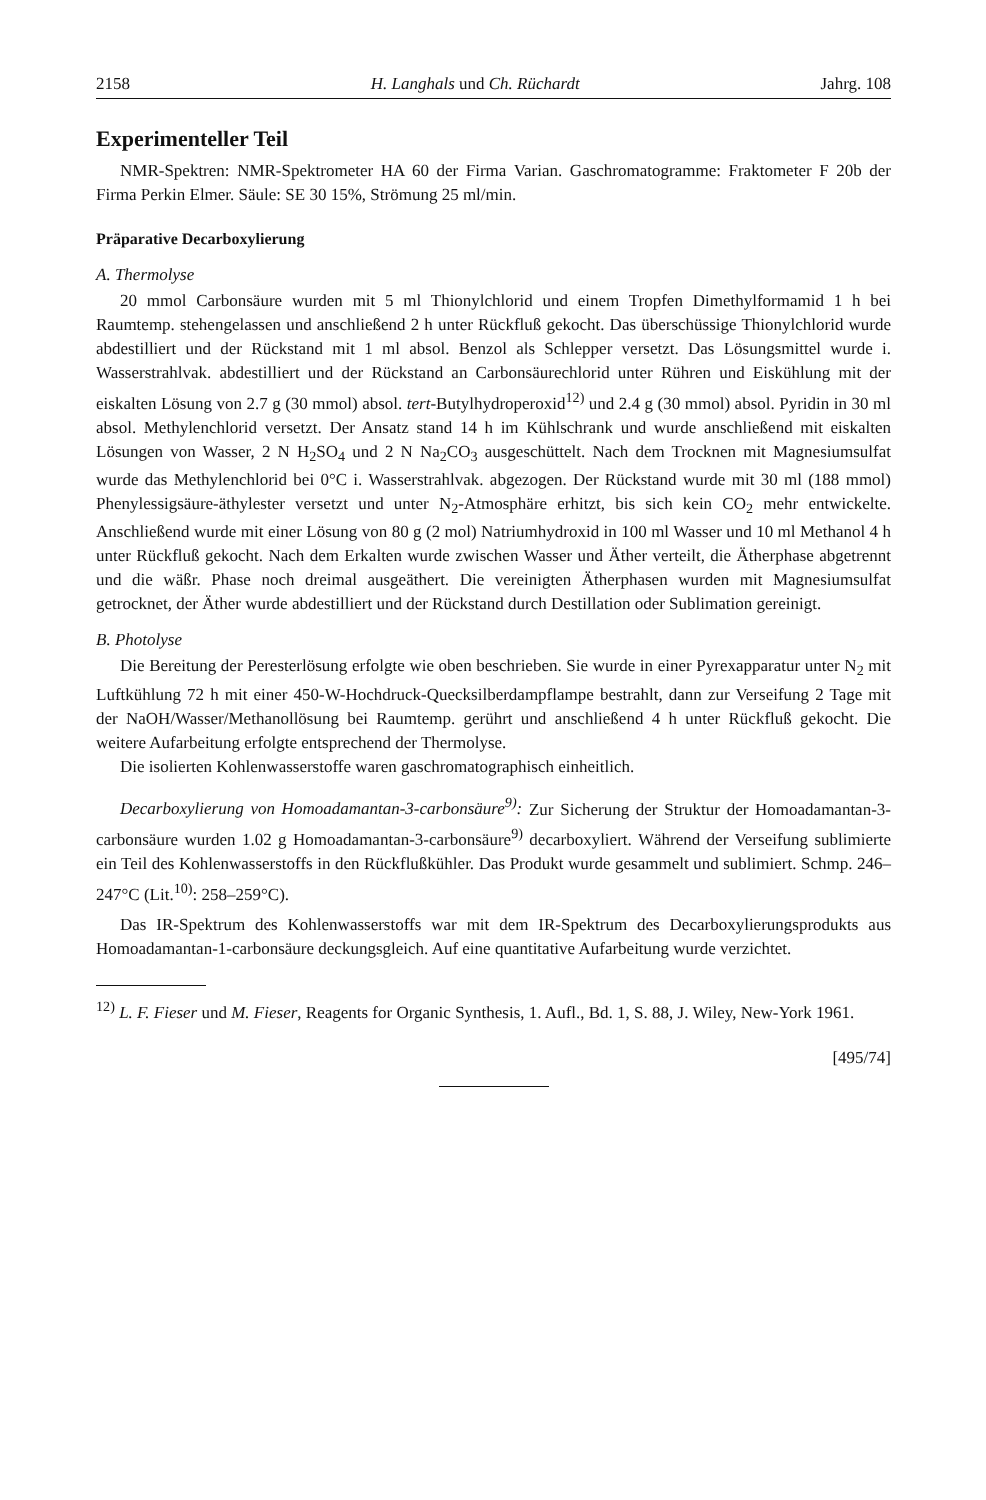2158 H. Langhals und Ch. Rüchardt Jahrg. 108
Experimenteller Teil
NMR-Spektren: NMR-Spektrometer HA 60 der Firma Varian. Gaschromatogramme: Fraktometer F 20b der Firma Perkin Elmer. Säule: SE 30 15%, Strömung 25 ml/min.
Präparative Decarboxylierung
A. Thermolyse
20 mmol Carbonsäure wurden mit 5 ml Thionylchlorid und einem Tropfen Dimethylformamid 1 h bei Raumtemp. stehengelassen und anschließend 2 h unter Rückfluß gekocht. Das überschüssige Thionylchlorid wurde abdestilliert und der Rückstand mit 1 ml absol. Benzol als Schlepper versetzt. Das Lösungsmittel wurde i. Wasserstrahlvak. abdestilliert und der Rückstand an Carbonsäurechlorid unter Rühren und Eiskühlung mit der eiskalten Lösung von 2.7 g (30 mmol) absol. tert-Butylhydroperoxid<sup>12)</sup> und 2.4 g (30 mmol) absol. Pyridin in 30 ml absol. Methylenchlorid versetzt. Der Ansatz stand 14 h im Kühlschrank und wurde anschließend mit eiskalten Lösungen von Wasser, 2 N H<sub>2</sub>SO<sub>4</sub> und 2 N Na<sub>2</sub>CO<sub>3</sub> ausgeschüttelt. Nach dem Trocknen mit Magnesiumsulfat wurde das Methylenchlorid bei 0°C i. Wasserstrahlvak. abgezogen. Der Rückstand wurde mit 30 ml (188 mmol) Phenylessigsäure-äthylester versetzt und unter N<sub>2</sub>-Atmosphäre erhitzt, bis sich kein CO<sub>2</sub> mehr entwickelte. Anschließend wurde mit einer Lösung von 80 g (2 mol) Natriumhydroxid in 100 ml Wasser und 10 ml Methanol 4 h unter Rückfluß gekocht. Nach dem Erkalten wurde zwischen Wasser und Äther verteilt, die Ätherphase abgetrennt und die wäßr. Phase noch dreimal ausgeäthert. Die vereinigten Ätherphasen wurden mit Magnesiumsulfat getrocknet, der Äther wurde abdestilliert und der Rückstand durch Destillation oder Sublimation gereinigt.
B. Photolyse
Die Bereitung der Peresterlösung erfolgte wie oben beschrieben. Sie wurde in einer Pyrexapparatur unter N<sub>2</sub> mit Luftkühlung 72 h mit einer 450-W-Hochdruck-Quecksilberdampflampe bestrahlt, dann zur Verseifung 2 Tage mit der NaOH/Wasser/Methanollösung bei Raumtemp. gerührt und anschließend 4 h unter Rückfluß gekocht. Die weitere Aufarbeitung erfolgte entsprechend der Thermolyse.
Die isolierten Kohlenwasserstoffe waren gaschromatographisch einheitlich.
Decarboxylierung von Homoadamantan-3-carbonsäure<sup>9)</sup>: Zur Sicherung der Struktur der Homoadamantan-3-carbonsäure wurden 1.02 g Homoadamantan-3-carbonsäure<sup>9)</sup> decarboxyliert. Während der Verseifung sublimierte ein Teil des Kohlenwasserstoffs in den Rückflußkühler. Das Produkt wurde gesammelt und sublimiert. Schmp. 246–247°C (Lit.<sup>10)</sup>: 258–259°C).
Das IR-Spektrum des Kohlenwasserstoffs war mit dem IR-Spektrum des Decarboxylierungsprodukts aus Homoadamantan-1-carbonsäure deckungsgleich. Auf eine quantitative Aufarbeitung wurde verzichtet.
<sup>12)</sup> L. F. Fieser und M. Fieser, Reagents for Organic Synthesis, 1. Aufl., Bd. 1, S. 88, J. Wiley, New-York 1961.
[495/74]